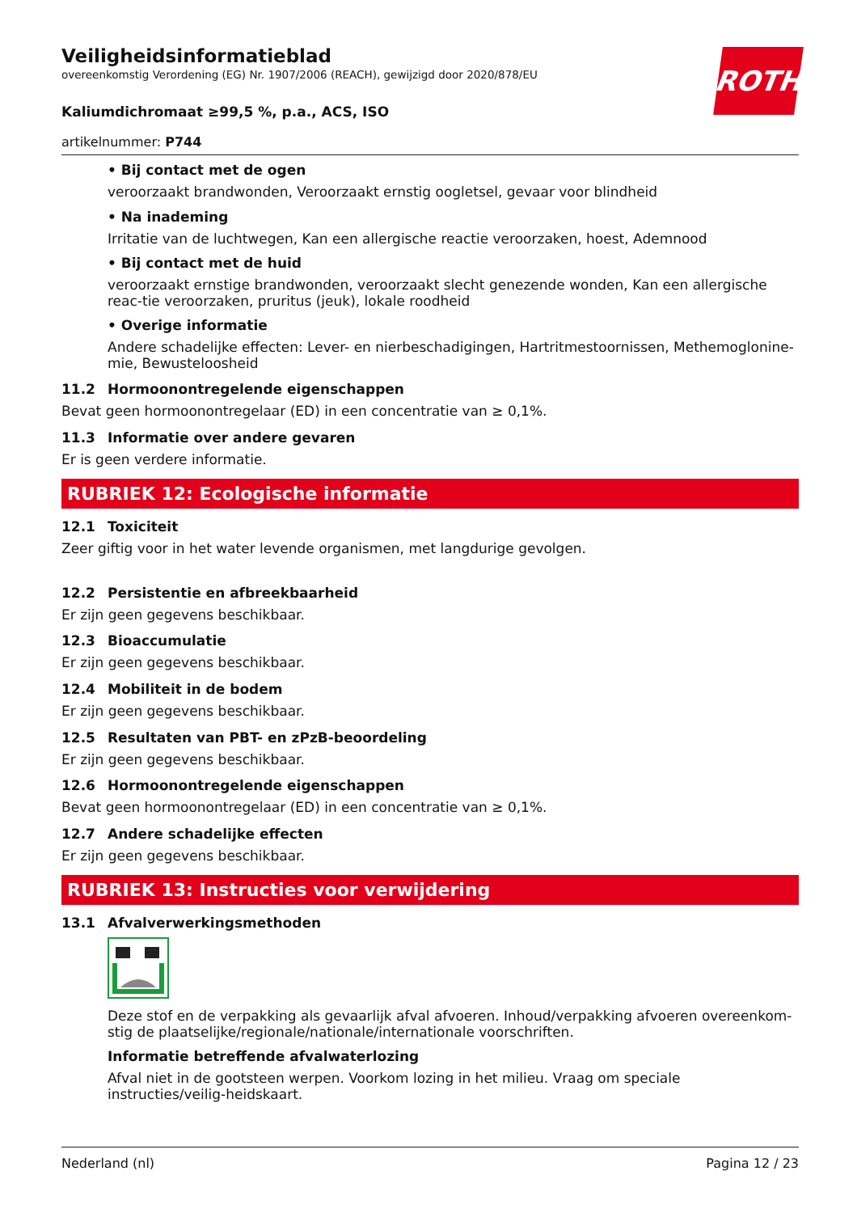Veiligheidsinformatieblad
overeenkomstig Verordening (EG) Nr. 1907/2006 (REACH), gewijzigd door 2020/878/EU
ROTH
Kaliumdichromaat ≥99,5 %, p.a., ACS, ISO
artikelnummer: P744
• Bij contact met de ogen
veroorzaakt brandwonden, Veroorzaakt ernstig oogletsel, gevaar voor blindheid
• Na inademing
Irritatie van de luchtwegen, Kan een allergische reactie veroorzaken, hoest, Ademnood
• Bij contact met de huid
veroorzaakt ernstige brandwonden, veroorzaakt slecht genezende wonden, Kan een allergische reac-tie veroorzaken, pruritus (jeuk), lokale roodheid
• Overige informatie
Andere schadelijke effecten: Lever- en nierbeschadigingen, Hartritmestoornissen, Methemoglonine-mie, Bewusteloosheid
11.2 Hormoonontregelende eigenschappen
Bevat geen hormoonontregelaar (ED) in een concentratie van ≥ 0,1%.
11.3 Informatie over andere gevaren
Er is geen verdere informatie.
RUBRIEK 12: Ecologische informatie
12.1 Toxiciteit
Zeer giftig voor in het water levende organismen, met langdurige gevolgen.
12.2 Persistentie en afbreekbaarheid
Er zijn geen gegevens beschikbaar.
12.3 Bioaccumulatie
Er zijn geen gegevens beschikbaar.
12.4 Mobiliteit in de bodem
Er zijn geen gegevens beschikbaar.
12.5 Resultaten van PBT- en zPzB-beoordeling
Er zijn geen gegevens beschikbaar.
12.6 Hormoonontregelende eigenschappen
Bevat geen hormoonontregelaar (ED) in een concentratie van ≥ 0,1%.
12.7 Andere schadelijke effecten
Er zijn geen gegevens beschikbaar.
RUBRIEK 13: Instructies voor verwijdering
13.1 Afvalverwerkingsmethoden
Deze stof en de verpakking als gevaarlijk afval afvoeren. Inhoud/verpakking afvoeren overeenkom-stig de plaatselijke/regionale/nationale/internationale voorschriften.
Informatie betreffende afvalwaterlozing
Afval niet in de gootsteen werpen. Voorkom lozing in het milieu. Vraag om speciale instructies/veilig-heidskaart.
Nederland (nl) Pagina 12 / 23